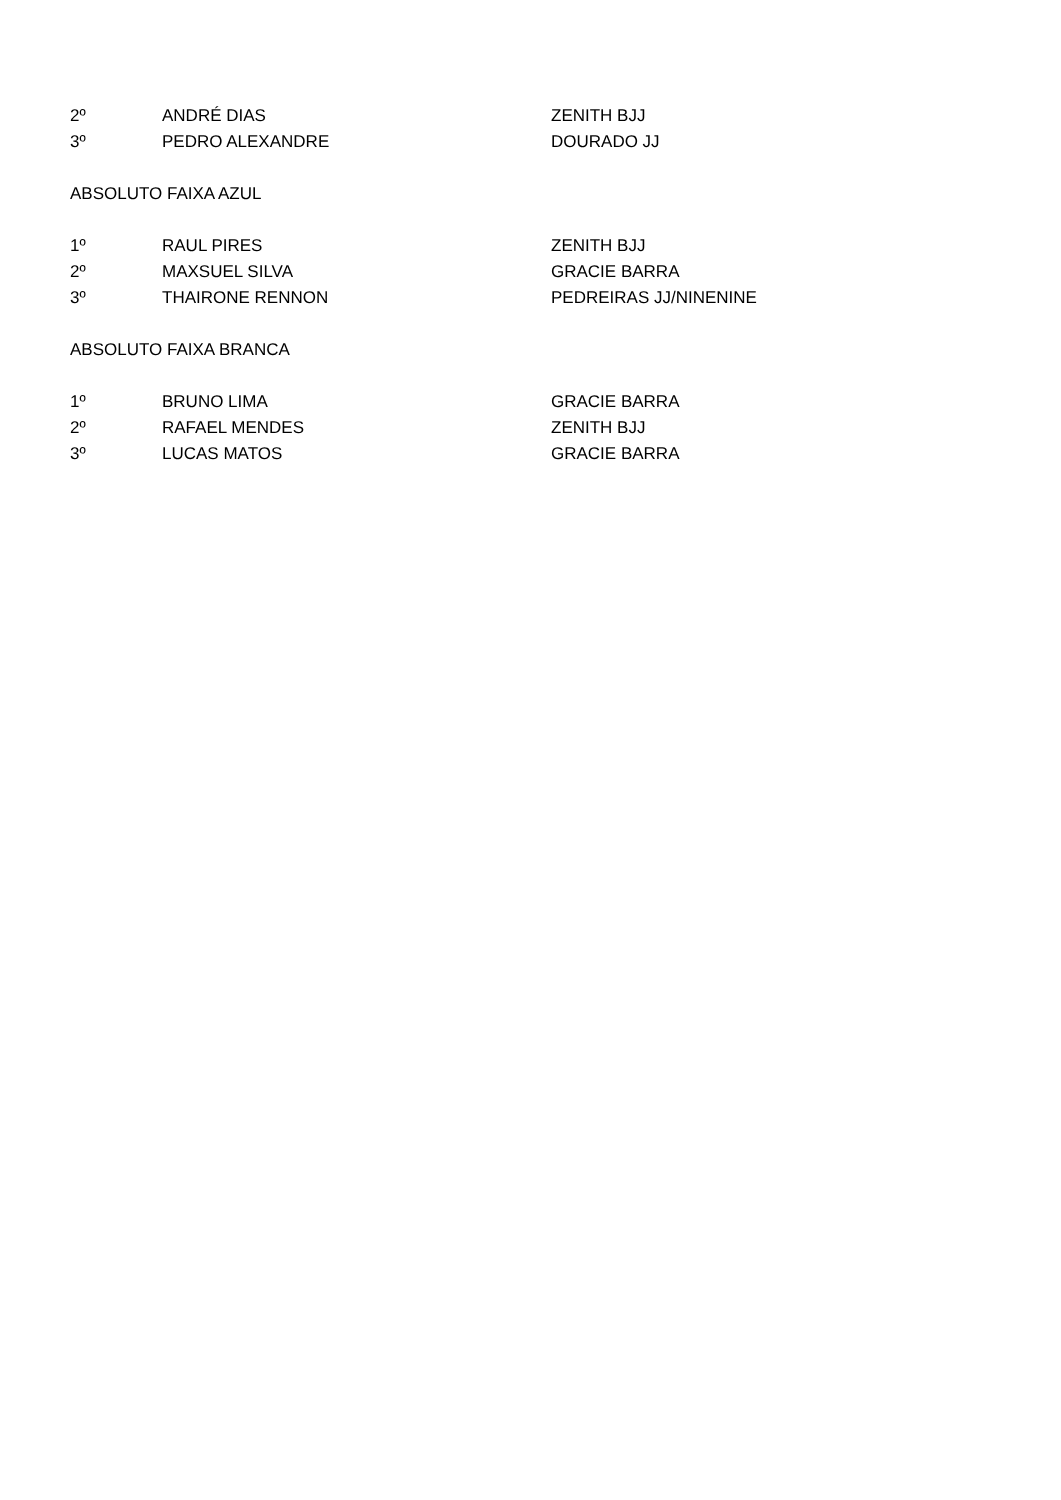| 2º | ANDRÉ DIAS | ZENITH BJJ |
| 3º | PEDRO ALEXANDRE | DOURADO JJ |
ABSOLUTO FAIXA AZUL
| 1º | RAUL PIRES | ZENITH BJJ |
| 2º | MAXSUEL SILVA | GRACIE BARRA |
| 3º | THAIRONE RENNON | PEDREIRAS JJ/NINENINE |
ABSOLUTO FAIXA BRANCA
| 1º | BRUNO LIMA | GRACIE BARRA |
| 2º | RAFAEL MENDES | ZENITH BJJ |
| 3º | LUCAS MATOS | GRACIE BARRA |